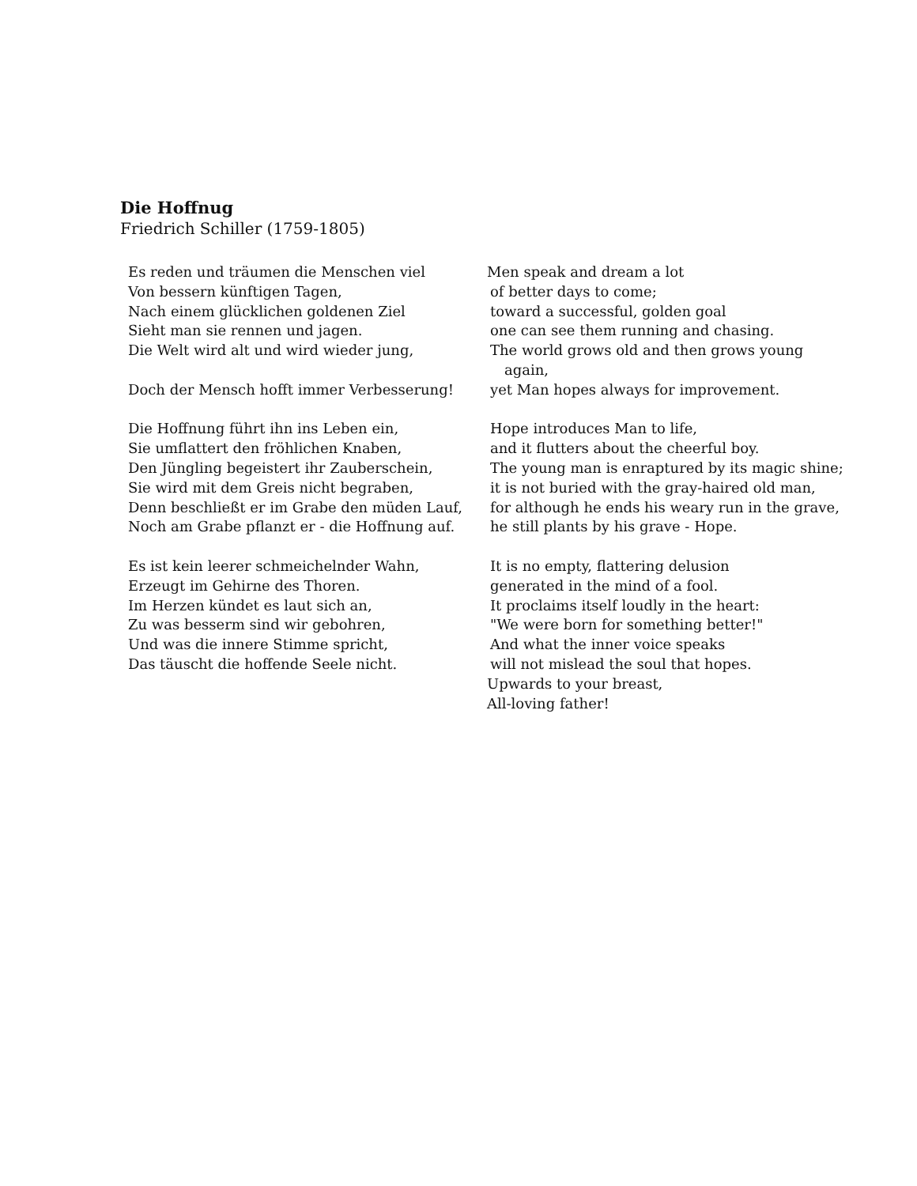Die Hoffnug
Friedrich Schiller (1759-1805)
Es reden und träumen die Menschen viel
Von bessern künftigen Tagen,
Nach einem glücklichen goldenen Ziel
Sieht man sie rennen und jagen.
Die Welt wird alt und wird wieder jung,
Doch der Mensch hofft immer Verbesserung!
Die Hoffnung führt ihn ins Leben ein,
Sie umflattert den fröhlichen Knaben,
Den Jüngling begeistert ihr Zauberschein,
Sie wird mit dem Greis nicht begraben,
Denn beschließt er im Grabe den müden Lauf,
Noch am Grabe pflanzt er - die Hoffnung auf.
Es ist kein leerer schmeichelnder Wahn,
Erzeugt im Gehirne des Thoren.
Im Herzen kündet es laut sich an,
Zu was besserm sind wir gebohren,
Und was die innere Stimme spricht,
Das täuscht die hoffende Seele nicht.
Men speak and dream a lot
of better days to come;
toward a successful, golden goal
one can see them running and chasing.
The world grows old and then grows young
again,
yet Man hopes always for improvement.
Hope introduces Man to life,
and it flutters about the cheerful boy.
The young man is enraptured by its magic shine;
it is not buried with the gray-haired old man,
for although he ends his weary run in the grave,
he still plants by his grave - Hope.
It is no empty, flattering delusion
generated in the mind of a fool.
It proclaims itself loudly in the heart:
"We were born for something better!"
And what the inner voice speaks
will not mislead the soul that hopes.
Upwards to your breast,
All-loving father!